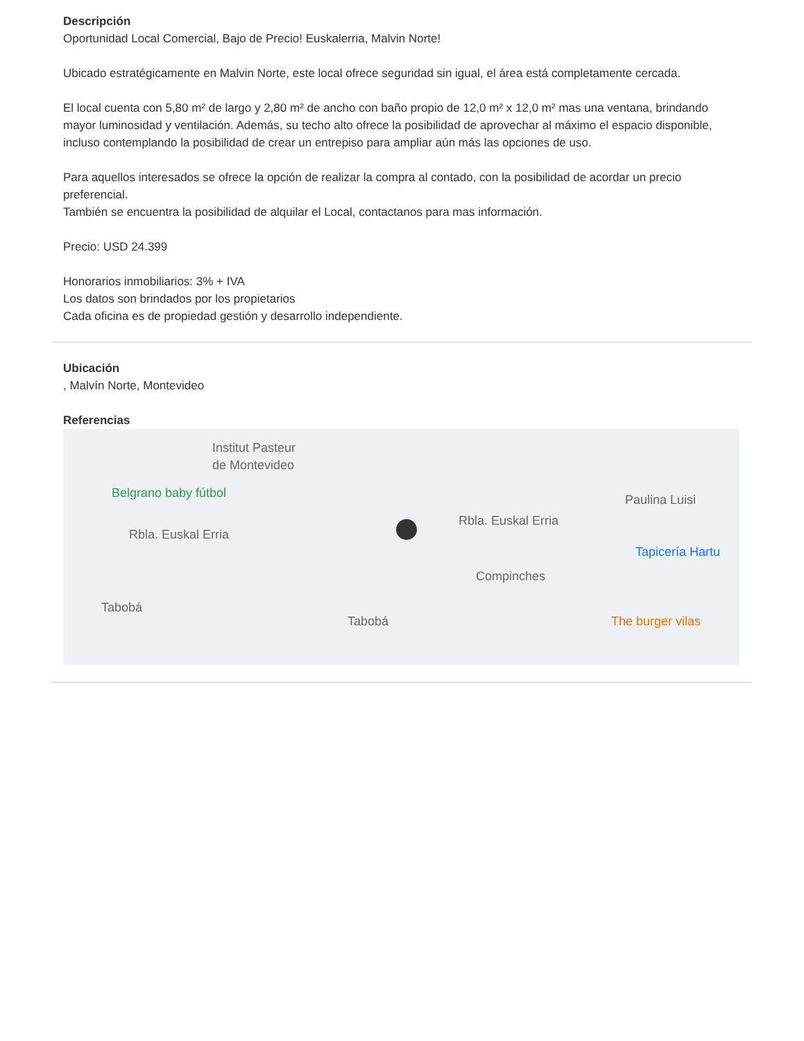Descripción
Oportunidad Local Comercial, Bajo de Precio! Euskalerria, Malvin Norte!
Ubicado estratégicamente en Malvin Norte, este local ofrece seguridad sin igual, el área está completamente cercada.
El local cuenta con 5,80 m² de largo y 2,80 m² de ancho con baño propio de 12,0 m² x 12,0 m² mas una ventana, brindando mayor luminosidad y ventilación. Además, su techo alto ofrece la posibilidad de aprovechar al máximo el espacio disponible, incluso contemplando la posibilidad de crear un entrepiso para ampliar aún más las opciones de uso.
Para aquellos interesados se ofrece la opción de realizar la compra al contado, con la posibilidad de acordar un precio preferencial.
También se encuentra la posibilidad de alquilar el Local, contactanos para mas información.
Precio: USD 24.399
Honorarios inmobiliarios: 3% + IVA
Los datos son brindados por los propietarios
Cada oficina es de propiedad gestión y desarrollo independiente.
Ubicación
, Malvín Norte, Montevideo
Referencias
Institut Pasteur
de Montevideo
Belgrano baby fútbol
Rbla. Euskal Erria
Rbla. Euskal Erria
Paulina Luisi
Tapicería Hartu
Compinches
Tabobá
Tabobá The burger vilas